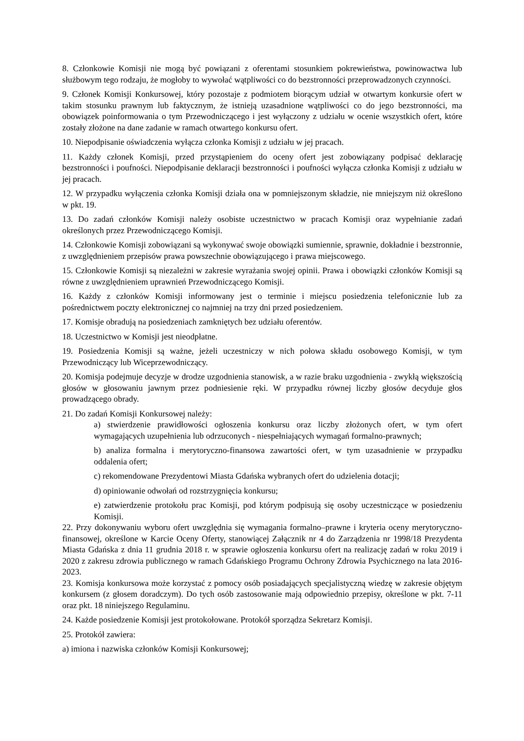8. Członkowie Komisji nie mogą być powiązani z oferentami stosunkiem pokrewieństwa, powinowactwa lub służbowym tego rodzaju, że mogłoby to wywołać wątpliwości co do bezstronności przeprowadzonych czynności.
9. Członek Komisji Konkursowej, który pozostaje z podmiotem biorącym udział w otwartym konkursie ofert w takim stosunku prawnym lub faktycznym, że istnieją uzasadnione wątpliwości co do jego bezstronności, ma obowiązek poinformowania o tym Przewodniczącego i jest wyłączony z udziału w ocenie wszystkich ofert, które zostały złożone na dane zadanie w ramach otwartego konkursu ofert.
10. Niepodpisanie oświadczenia wyłącza członka Komisji z udziału w jej pracach.
11. Każdy członek Komisji, przed przystąpieniem do oceny ofert jest zobowiązany podpisać deklarację bezstronności i poufności. Niepodpisanie deklaracji bezstronności i poufności wyłącza członka Komisji z udziału w jej pracach.
12. W przypadku wyłączenia członka Komisji działa ona w pomniejszonym składzie, nie mniejszym niż określono w pkt. 19.
13. Do zadań członków Komisji należy osobiste uczestnictwo w pracach Komisji oraz wypełnianie zadań określonych przez Przewodniczącego Komisji.
14. Członkowie Komisji zobowiązani są wykonywać swoje obowiązki sumiennie, sprawnie, dokładnie i bezstronnie, z uwzględnieniem przepisów prawa powszechnie obowiązującego i prawa miejscowego.
15. Członkowie Komisji są niezależni w zakresie wyrażania swojej opinii. Prawa i obowiązki członków Komisji są równe z uwzględnieniem uprawnień Przewodniczącego Komisji.
16. Każdy z członków Komisji informowany jest o terminie i miejscu posiedzenia telefonicznie lub za pośrednictwem poczty elektronicznej co najmniej na trzy dni przed posiedzeniem.
17. Komisje obradują na posiedzeniach zamkniętych bez udziału oferentów.
18. Uczestnictwo w Komisji jest nieodpłatne.
19. Posiedzenia Komisji są ważne, jeżeli uczestniczy w nich połowa składu osobowego Komisji, w tym Przewodniczący lub Wiceprzewodniczący.
20. Komisja podejmuje decyzje w drodze uzgodnienia stanowisk, a w razie braku uzgodnienia - zwykłą większością głosów w głosowaniu jawnym przez podniesienie ręki. W przypadku równej liczby głosów decyduje głos prowadzącego obrady.
21. Do zadań Komisji Konkursowej należy:
a) stwierdzenie prawidłowości ogłoszenia konkursu oraz liczby złożonych ofert, w tym ofert wymagających uzupełnienia lub odrzuconych - niespełniających wymagań formalno-prawnych;
b) analiza formalna i merytoryczno-finansowa zawartości ofert, w tym uzasadnienie w przypadku oddalenia ofert;
c) rekomendowane Prezydentowi Miasta Gdańska wybranych ofert do udzielenia dotacji;
d) opiniowanie odwołań od rozstrzygnięcia konkursu;
e) zatwierdzenie protokołu prac Komisji, pod którym podpisują się osoby uczestniczące w posiedzeniu Komisji.
22. Przy dokonywaniu wyboru ofert uwzględnia się wymagania formalno–prawne i kryteria oceny merytoryczno-finansowej, określone w Karcie Oceny Oferty, stanowiącej Załącznik nr 4 do Zarządzenia nr 1998/18 Prezydenta Miasta Gdańska z dnia 11 grudnia 2018 r. w sprawie ogłoszenia konkursu ofert na realizację zadań w roku 2019 i 2020 z zakresu zdrowia publicznego w ramach Gdańskiego Programu Ochrony Zdrowia Psychicznego na lata 2016-2023.
23. Komisja konkursowa może korzystać z pomocy osób posiadających specjalistyczną wiedzę w zakresie objętym konkursem (z głosem doradczym). Do tych osób zastosowanie mają odpowiednio przepisy, określone w pkt. 7-11 oraz pkt. 18 niniejszego Regulaminu.
24. Każde posiedzenie Komisji jest protokołowane. Protokół sporządza Sekretarz Komisji.
25. Protokół zawiera:
a) imiona i nazwiska członków Komisji Konkursowej;